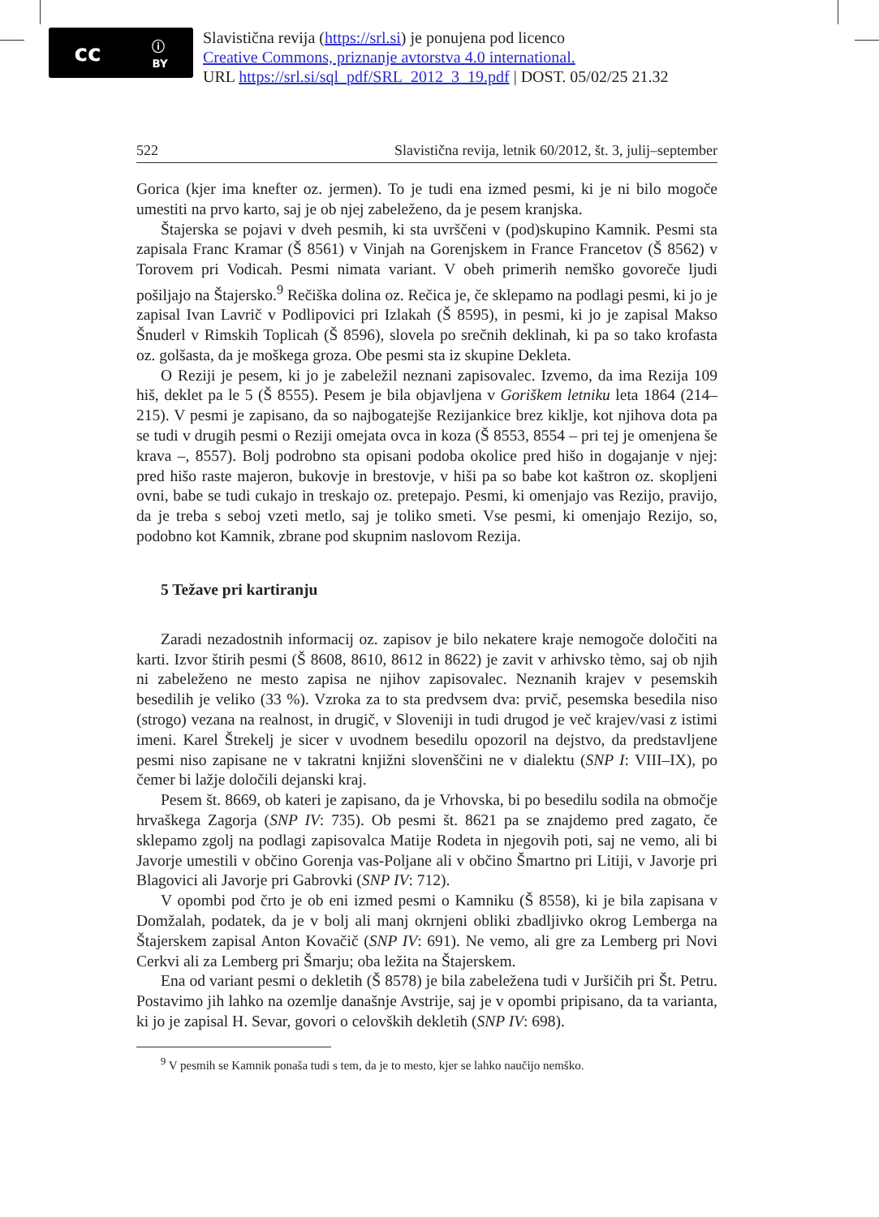cc ⓘ
BY
Slavistična revija (https://srl.si) je ponujena pod licenco
Creative Commons, priznanje avtorstva 4.0 international.
URL https://srl.si/sql_pdf/SRL_2012_3_19.pdf | DOST. 05/02/25 21.32
522 Slavistična revija, letnik 60/2012, št. 3, julij–september
Gorica (kjer ima knefter oz. jermen). To je tudi ena izmed pesmi, ki je ni bilo mogoče umestiti na prvo karto, saj je ob njej zabeleženo, da je pesem kranjska.
Štajerska se pojavi v dveh pesmih, ki sta uvrščeni v (pod)skupino Kamnik. Pesmi sta zapisala Franc Kramar (Š 8561) v Vinjah na Gorenjskem in France Francetov (Š 8562) v Torovem pri Vodicah. Pesmi nimata variant. V obeh primerih nemško govoreče ljudi pošiljajo na Štajersko.<sup>9</sup> Rečiška dolina oz. Rečica je, če sklepamo na podlagi pesmi, ki jo je zapisal Ivan Lavrič v Podlipovici pri Izlakah (Š 8595), in pesmi, ki jo je zapisal Makso Šnuderl v Rimskih Toplicah (Š 8596), slovela po srečnih deklinah, ki pa so tako krofasta oz. golšasta, da je moškega groza. Obe pesmi sta iz skupine Dekleta.
O Reziji je pesem, ki jo je zabeležil neznani zapisovalec. Izvemo, da ima Rezija 109 hiš, deklet pa le 5 (Š 8555). Pesem je bila objavljena v Goriškem letniku leta 1864 (214–215). V pesmi je zapisano, da so najbogatejše Rezijankice brez kiklje, kot njihova dota pa se tudi v drugih pesmi o Reziji omejata ovca in koza (Š 8553, 8554 – pri tej je omenjena še krava –, 8557). Bolj podrobno sta opisani podoba okolice pred hišo in dogajanje v njej: pred hišo raste majeron, bukovje in brestovje, v hiši pa so babe kot kaštron oz. skopljeni ovni, babe se tudi cukajo in treskajo oz. pretepajo. Pesmi, ki omenjajo vas Rezijo, pravijo, da je treba s seboj vzeti metlo, saj je toliko smeti. Vse pesmi, ki omenjajo Rezijo, so, podobno kot Kamnik, zbrane pod skupnim naslovom Rezija.
5 Težave pri kartiranju
Zaradi nezadostnih informacij oz. zapisov je bilo nekatere kraje nemogoče določiti na karti. Izvor štirih pesmi (Š 8608, 8610, 8612 in 8622) je zavit v arhivsko tèmo, saj ob njih ni zabeleženo ne mesto zapisa ne njihov zapisovalec. Neznanih krajev v pesemskih besedilih je veliko (33 %). Vzroka za to sta predvsem dva: prvič, pesemska besedila niso (strogo) vezana na realnost, in drugič, v Sloveniji in tudi drugod je več krajev/vasi z istimi imeni. Karel Štrekelj je sicer v uvodnem besedilu opozoril na dejstvo, da predstavljene pesmi niso zapisane ne v takratni knjižni slovenščini ne v dialektu (SNP I: VIII–IX), po čemer bi lažje določili dejanski kraj.
Pesem št. 8669, ob kateri je zapisano, da je Vrhovska, bi po besedilu sodila na območje hrvaškega Zagorja (SNP IV: 735). Ob pesmi št. 8621 pa se znajdemo pred zagato, če sklepamo zgolj na podlagi zapisovalca Matije Rodeta in njegovih poti, saj ne vemo, ali bi Javorje umestili v občino Gorenja vas-Poljane ali v občino Šmartno pri Litiji, v Javorje pri Blagovici ali Javorje pri Gabrovki (SNP IV: 712).
V opombi pod črto je ob eni izmed pesmi o Kamniku (Š 8558), ki je bila zapisana v Domžalah, podatek, da je v bolj ali manj okrnjeni obliki zbadljivko okrog Lemberga na Štajerskem zapisal Anton Kovačič (SNP IV: 691). Ne vemo, ali gre za Lemberg pri Novi Cerkvi ali za Lemberg pri Šmarju; oba ležita na Štajerskem.
Ena od variant pesmi o dekletih (Š 8578) je bila zabeležena tudi v Juršičih pri Št. Petru. Postavimo jih lahko na ozemlje današnje Avstrije, saj je v opombi pripisano, da ta varianta, ki jo je zapisal H. Sevar, govori o celovških dekletih (SNP IV: 698).
<sup>9</sup> V pesmih se Kamnik ponaša tudi s tem, da je to mesto, kjer se lahko naučijo nemško.